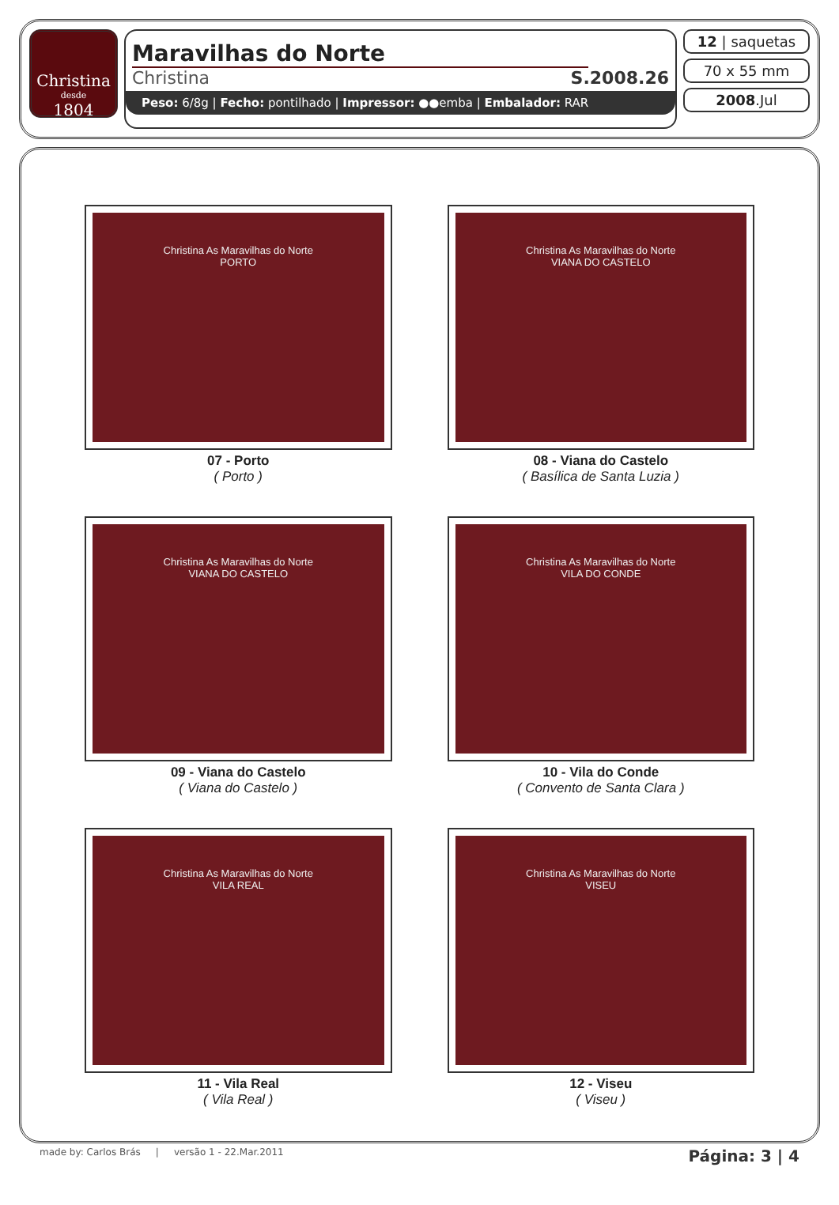Christina
desde
1804
Maravilhas do Norte
Christina S.2008.26
Peso: 6/8g | Fecho: pontilhado | Impressor: ●●emba | Embalador: RAR
12 | saquetas
70 x 55 mm
2008.Jul
Christina As Maravilhas do Norte
PORTO
07 - Porto
( Porto )
Christina As Maravilhas do Norte
VIANA DO CASTELO
08 - Viana do Castelo
( Basílica de Santa Luzia )
Christina As Maravilhas do Norte
VIANA DO CASTELO
09 - Viana do Castelo
( Viana do Castelo )
Christina As Maravilhas do Norte
VILA DO CONDE
10 - Vila do Conde
( Convento de Santa Clara )
Christina As Maravilhas do Norte
VILA REAL
11 - Vila Real
( Vila Real )
Christina As Maravilhas do Norte
VISEU
12 - Viseu
( Viseu )
made by: Carlos Brás | versão 1 - 22.Mar.2011 Página: 3 | 4